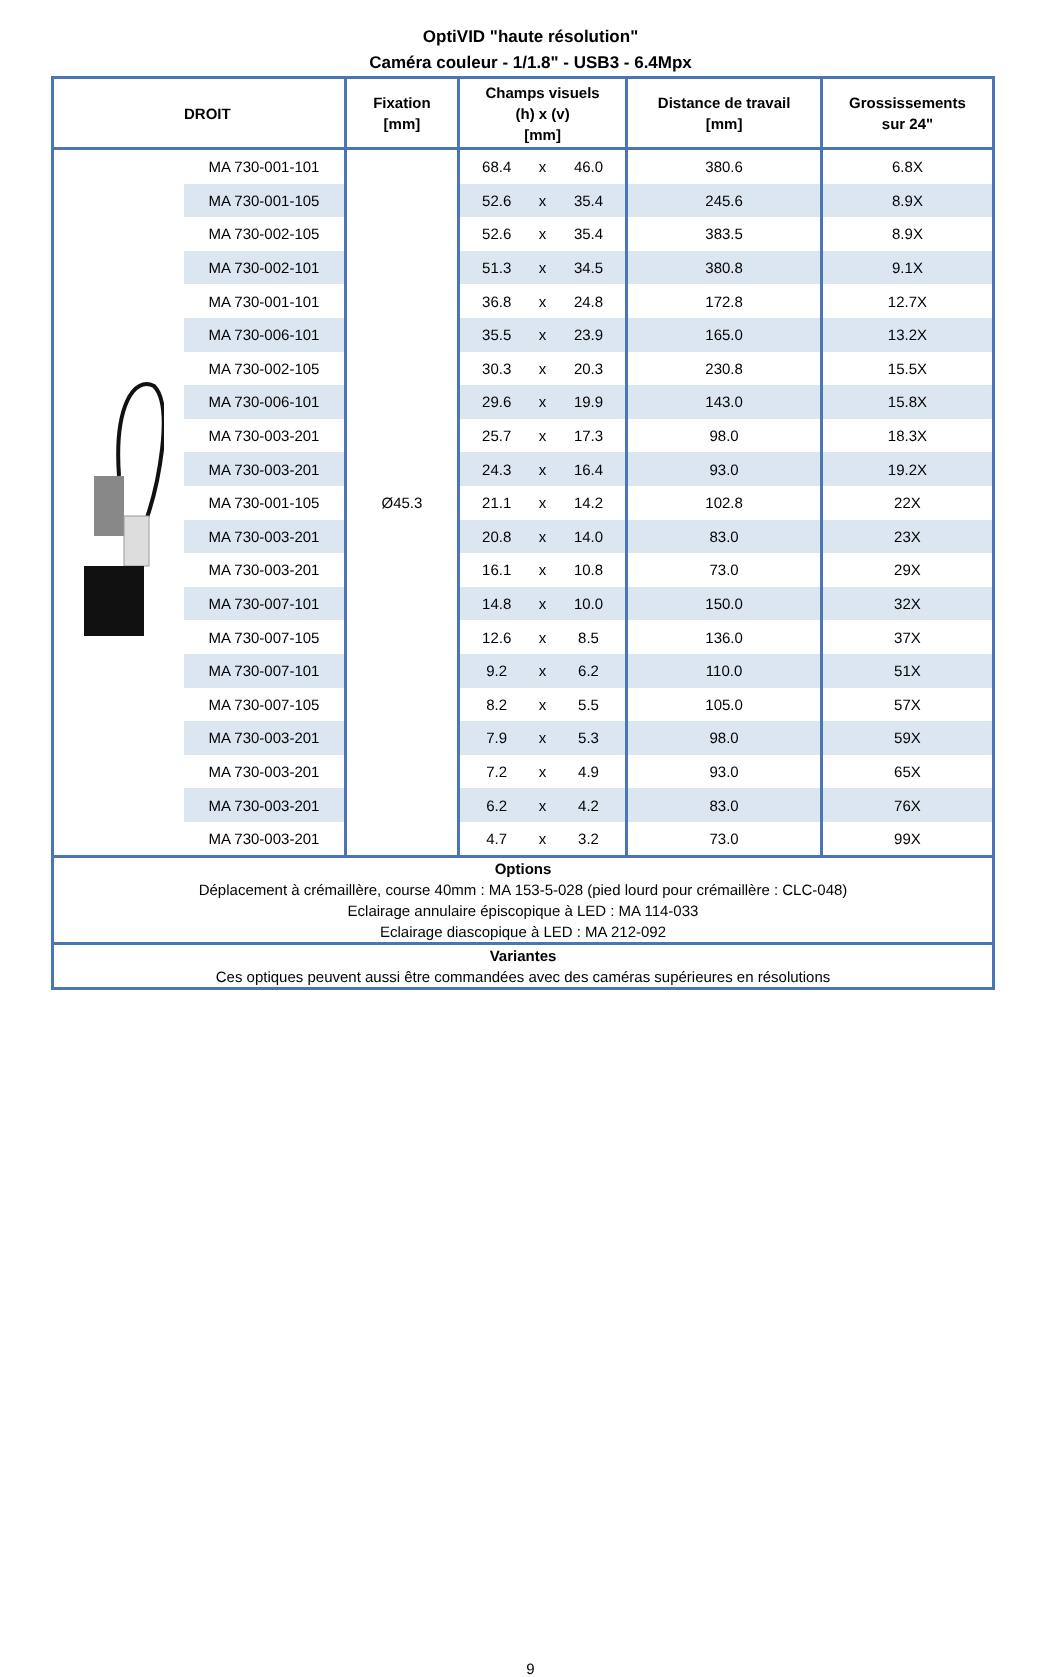OptiVID "haute résolution"
Caméra couleur - 1/1.8" - USB3 - 6.4Mpx
| DROIT | | Fixation [mm] | Champs visuels (h) x (v) [mm] | | | Distance de travail [mm] | Grossissements sur 24" |
| --- | --- | --- | --- | --- | --- | --- | --- |
| | MA 730-001-101 | Ø45.3 | 68.4 | x | 46.0 | 380.6 | 6.8X |
| | MA 730-001-105 | | 52.6 | x | 35.4 | 245.6 | 8.9X |
| | MA 730-002-105 | | 52.6 | x | 35.4 | 383.5 | 8.9X |
| | MA 730-002-101 | | 51.3 | x | 34.5 | 380.8 | 9.1X |
| | MA 730-001-101 | | 36.8 | x | 24.8 | 172.8 | 12.7X |
| | MA 730-006-101 | | 35.5 | x | 23.9 | 165.0 | 13.2X |
| | MA 730-002-105 | | 30.3 | x | 20.3 | 230.8 | 15.5X |
| | MA 730-006-101 | | 29.6 | x | 19.9 | 143.0 | 15.8X |
| | MA 730-003-201 | | 25.7 | x | 17.3 | 98.0 | 18.3X |
| | MA 730-003-201 | | 24.3 | x | 16.4 | 93.0 | 19.2X |
| | MA 730-001-105 | | 21.1 | x | 14.2 | 102.8 | 22X |
| | MA 730-003-201 | | 20.8 | x | 14.0 | 83.0 | 23X |
| | MA 730-003-201 | | 16.1 | x | 10.8 | 73.0 | 29X |
| | MA 730-007-101 | | 14.8 | x | 10.0 | 150.0 | 32X |
| | MA 730-007-105 | | 12.6 | x | 8.5 | 136.0 | 37X |
| | MA 730-007-101 | | 9.2 | x | 6.2 | 110.0 | 51X |
| | MA 730-007-105 | | 8.2 | x | 5.5 | 105.0 | 57X |
| | MA 730-003-201 | | 7.9 | x | 5.3 | 98.0 | 59X |
| | MA 730-003-201 | | 7.2 | x | 4.9 | 93.0 | 65X |
| | MA 730-003-201 | | 6.2 | x | 4.2 | 83.0 | 76X |
| | MA 730-003-201 | | 4.7 | x | 3.2 | 73.0 | 99X |
| Options Déplacement à crémaillère, course 40mm : MA 153-5-028 (pied lourd pour crémaillère : CLC-048) Eclairage annulaire épiscopique à LED : MA 114-033 Eclairage diascopique à LED : MA 212-092 | | | | | | | |
| Variantes Ces optiques peuvent aussi être commandées avec des caméras supérieures en résolutions | | | | | | | |
9